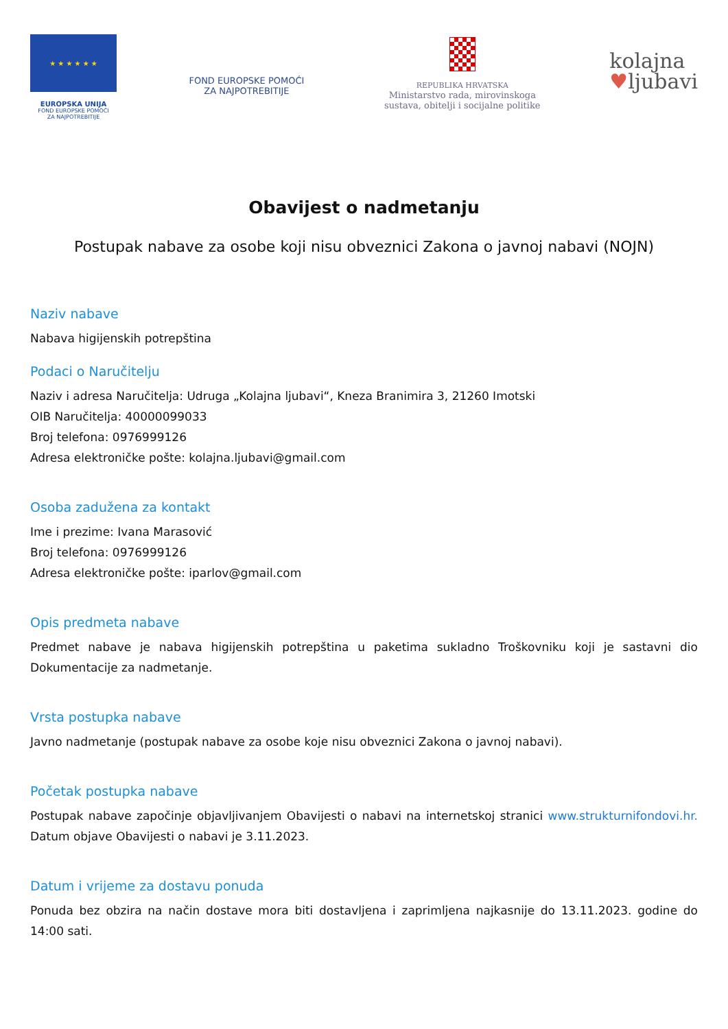★ ★ ★ ★ ★ ★
EUROPSKA UNIJA
FOND EUROPSKE POMOĆI
ZA NAJPOTREBITIJE
FOND EUROPSKE POMOĆI
ZA NAJPOTREBITIJE
REPUBLIKA HRVATSKA
Ministarstvo rada, mirovinskoga sustava, obitelji i socijalne politike
kolajna
♥ljubavi
Obavijest o nadmetanju
Postupak nabave za osobe koji nisu obveznici Zakona o javnoj nabavi (NOJN)
Naziv nabave
Nabava higijenskih potrepština
Podaci o Naručitelju
Naziv i adresa Naručitelja: Udruga „Kolajna ljubavi“, Kneza Branimira 3, 21260 Imotski
OIB Naručitelja: 40000099033
Broj telefona: 0976999126
Adresa elektroničke pošte: kolajna.ljubavi@gmail.com
Osoba zadužena za kontakt
Ime i prezime: Ivana Marasović
Broj telefona: 0976999126
Adresa elektroničke pošte: iparlov@gmail.com
Opis predmeta nabave
Predmet nabave je nabava higijenskih potrepština u paketima sukladno Troškovniku koji je sastavni dio Dokumentacije za nadmetanje.
Vrsta postupka nabave
Javno nadmetanje (postupak nabave za osobe koje nisu obveznici Zakona o javnoj nabavi).
Početak postupka nabave
Postupak nabave započinje objavljivanjem Obavijesti o nabavi na internetskoj stranici www.strukturnifondovi.hr. Datum objave Obavijesti o nabavi je 3.11.2023.
Datum i vrijeme za dostavu ponuda
Ponuda bez obzira na način dostave mora biti dostavljena i zaprimljena najkasnije do 13.11.2023. godine do 14:00 sati.